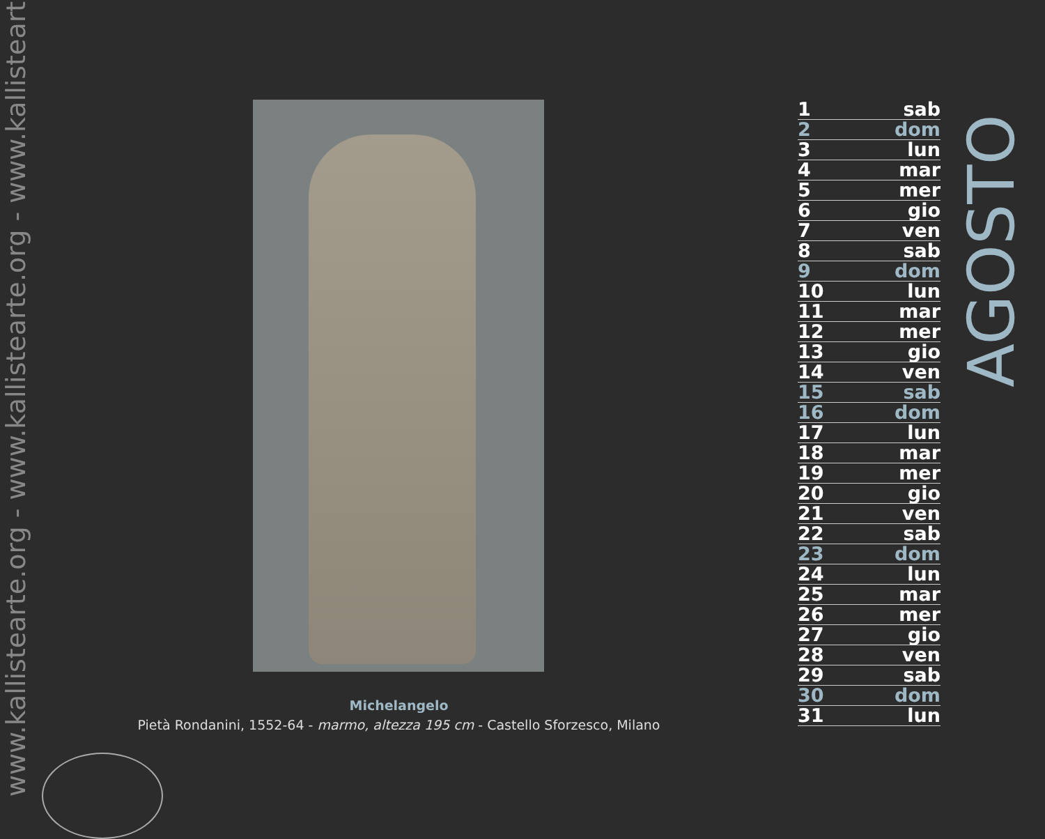www.kallistearte.org - www.kallistearte.org - www.kallistearte.org
Michelangelo
Pietà Rondanini, 1552-64 - marmo, altezza 195 cm - Castello Sforzesco, Milano
| 1 | sab |
| 2 | dom |
| 3 | lun |
| 4 | mar |
| 5 | mer |
| 6 | gio |
| 7 | ven |
| 8 | sab |
| 9 | dom |
| 10 | lun |
| 11 | mar |
| 12 | mer |
| 13 | gio |
| 14 | ven |
| 15 | sab |
| 16 | dom |
| 17 | lun |
| 18 | mar |
| 19 | mer |
| 20 | gio |
| 21 | ven |
| 22 | sab |
| 23 | dom |
| 24 | lun |
| 25 | mar |
| 26 | mer |
| 27 | gio |
| 28 | ven |
| 29 | sab |
| 30 | dom |
| 31 | lun |
AGOSTO